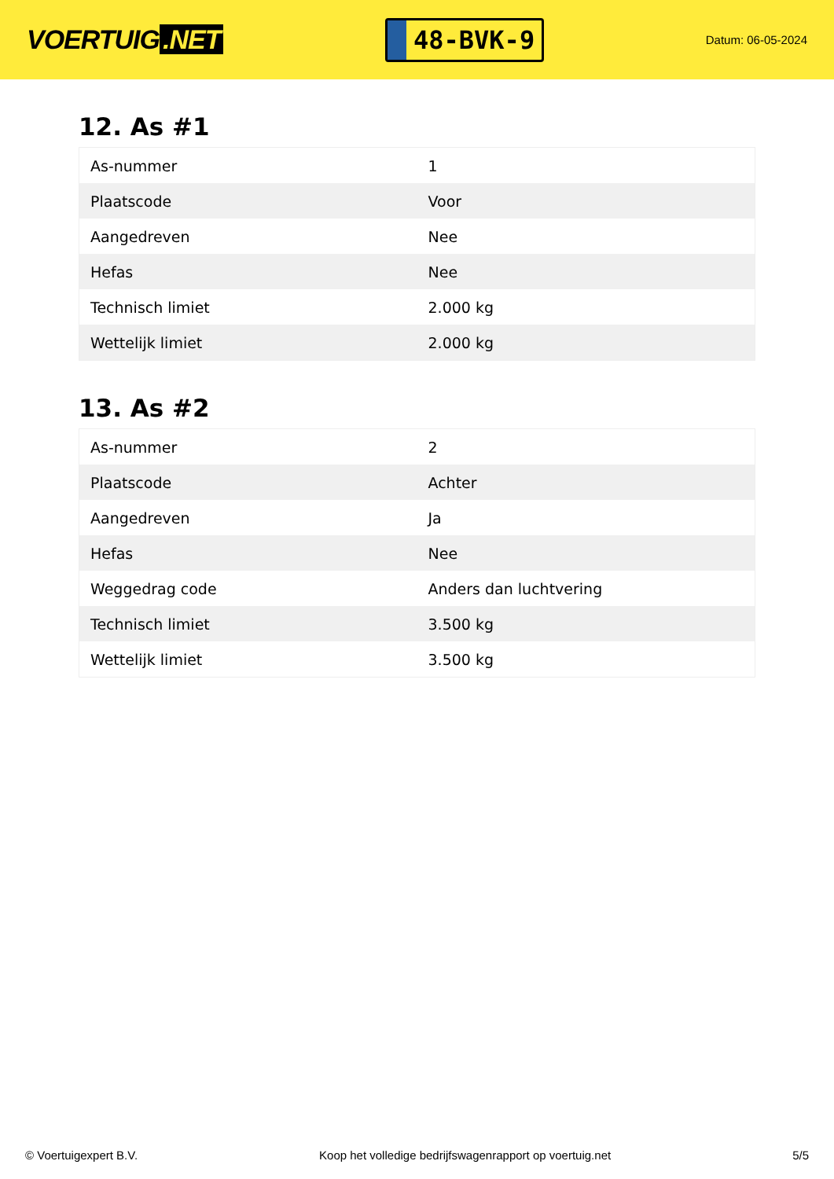VOERTUIG.NET
48-BVK-9
Datum: 06-05-2024
12. As #1
| As-nummer | 1 |
| Plaatscode | Voor |
| Aangedreven | Nee |
| Hefas | Nee |
| Technisch limiet | 2.000 kg |
| Wettelijk limiet | 2.000 kg |
13. As #2
| As-nummer | 2 |
| Plaatscode | Achter |
| Aangedreven | Ja |
| Hefas | Nee |
| Weggedrag code | Anders dan luchtvering |
| Technisch limiet | 3.500 kg |
| Wettelijk limiet | 3.500 kg |
© Voertuigexpert B.V. Koop het volledige bedrijfswagenrapport op voertuig.net 5/5